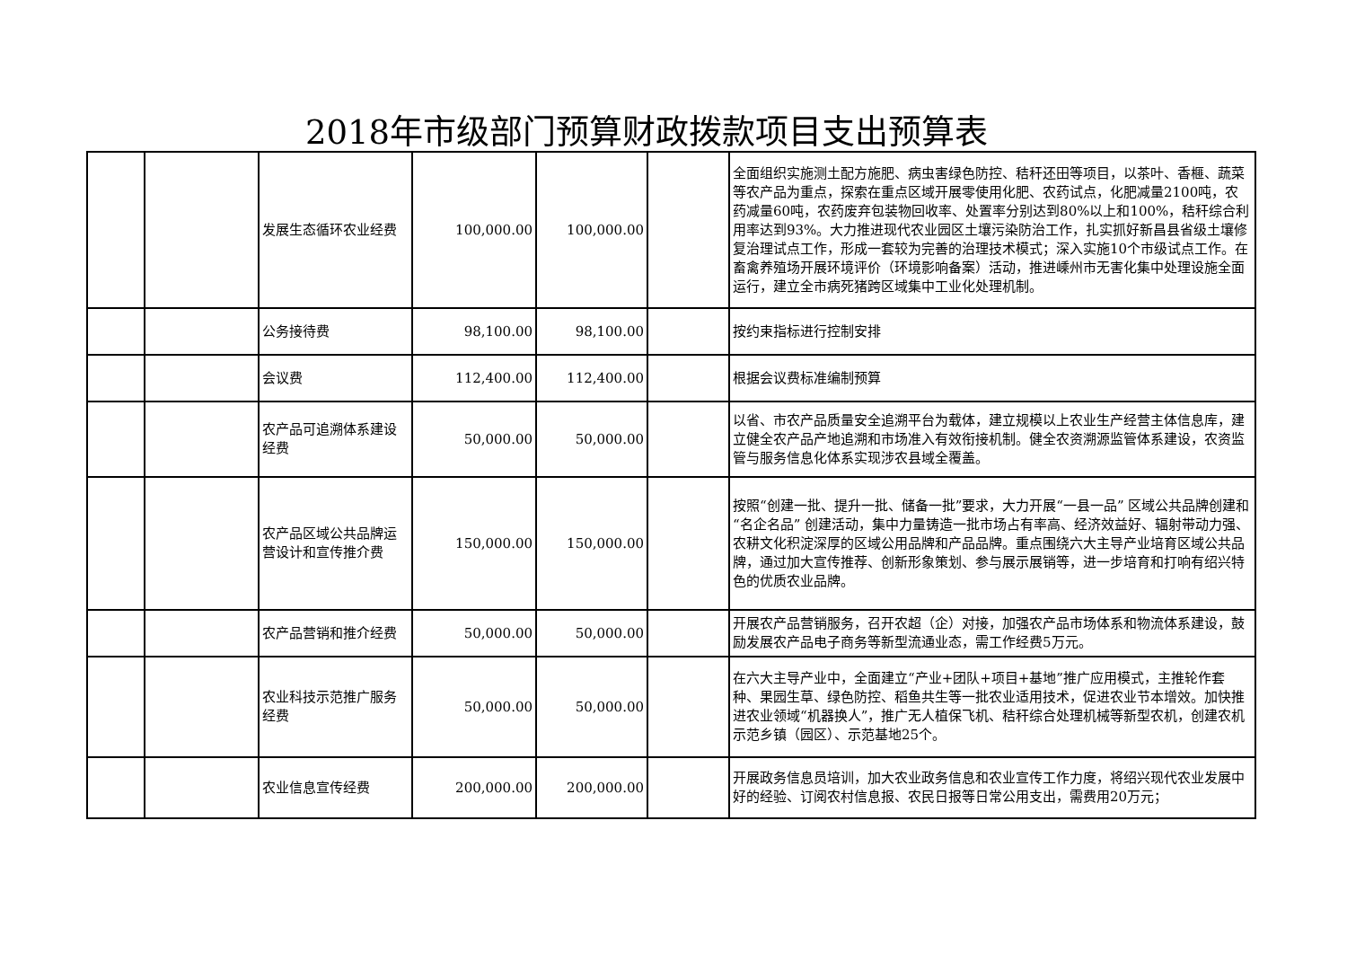2018年市级部门预算财政拨款项目支出预算表
| | | 发展生态循环农业经费 | 100,000.00 | 100,000.00 | | 全面组织实施测土配方施肥、病虫害绿色防控、秸秆还田等项目，以茶叶、香榧、蔬菜等农产品为重点，探索在重点区域开展零使用化肥、农药试点，化肥减量2100吨，农药减量60吨，农药废弃包装物回收率、处置率分别达到80%以上和100%，秸秆综合利用率达到93%。大力推进现代农业园区土壤污染防治工作，扎实抓好新昌县省级土壤修复治理试点工作，形成一套较为完善的治理技术模式；深入实施10个市级试点工作。在畜禽养殖场开展环境评价（环境影响备案）活动，推进嵊州市无害化集中处理设施全面运行，建立全市病死猪跨区域集中工业化处理机制。 |
| | | 公务接待费 | 98,100.00 | 98,100.00 | | 按约束指标进行控制安排 |
| | | 会议费 | 112,400.00 | 112,400.00 | | 根据会议费标准编制预算 |
| | | 农产品可追溯体系建设经费 | 50,000.00 | 50,000.00 | | 以省、市农产品质量安全追溯平台为载体，建立规模以上农业生产经营主体信息库，建立健全农产品产地追溯和市场准入有效衔接机制。健全农资溯源监管体系建设，农资监管与服务信息化体系实现涉农县域全覆盖。 |
| | | 农产品区域公共品牌运营设计和宣传推介费 | 150,000.00 | 150,000.00 | | 按照“创建一批、提升一批、储备一批”要求，大力开展“一县一品” 区域公共品牌创建和“名企名品” 创建活动，集中力量铸造一批市场占有率高、经济效益好、辐射带动力强、农耕文化积淀深厚的区域公用品牌和产品品牌。重点围绕六大主导产业培育区域公共品牌，通过加大宣传推荐、创新形象策划、参与展示展销等，进一步培育和打响有绍兴特色的优质农业品牌。 |
| | | 农产品营销和推介经费 | 50,000.00 | 50,000.00 | | 开展农产品营销服务，召开农超（企）对接，加强农产品市场体系和物流体系建设，鼓励发展农产品电子商务等新型流通业态，需工作经费5万元。 |
| | | 农业科技示范推广服务经费 | 50,000.00 | 50,000.00 | | 在六大主导产业中，全面建立“产业+团队+项目+基地”推广应用模式，主推轮作套种、果园生草、绿色防控、稻鱼共生等一批农业适用技术，促进农业节本增效。加快推进农业领域“机器换人”，推广无人植保飞机、秸秆综合处理机械等新型农机，创建农机示范乡镇（园区）、示范基地25个。 |
| | | 农业信息宣传经费 | 200,000.00 | 200,000.00 | | 开展政务信息员培训，加大农业政务信息和农业宣传工作力度，将绍兴现代农业发展中好的经验、订阅农村信息报、农民日报等日常公用支出，需费用20万元； |